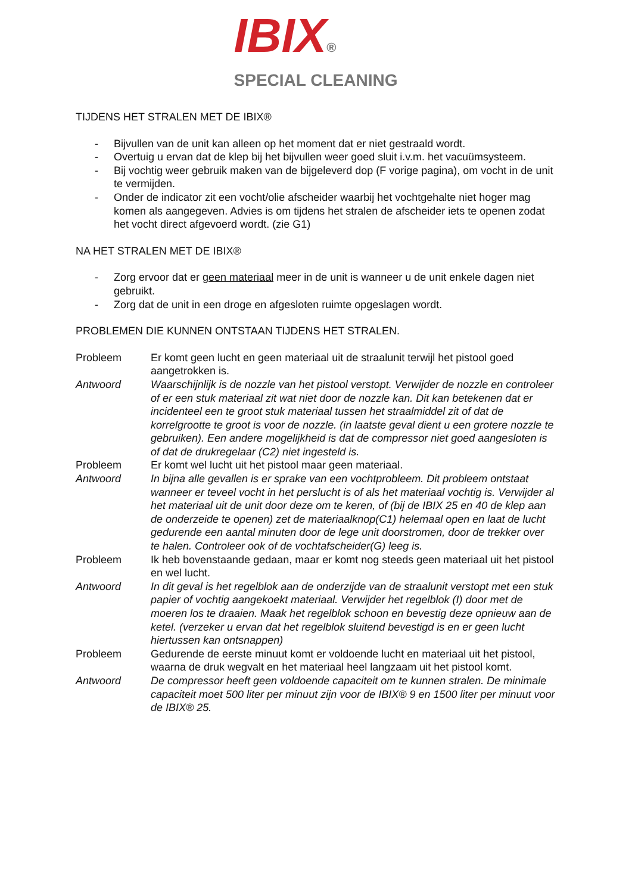IBIX®
SPECIAL CLEANING
TIJDENS HET STRALEN MET DE IBIX®
- Bijvullen van de unit kan alleen op het moment dat er niet gestraald wordt.
- Overtuig u ervan dat de klep bij het bijvullen weer goed sluit i.v.m. het vacuümsysteem.
- Bij vochtig weer gebruik maken van de bijgeleverd dop (F vorige pagina), om vocht in de unit te vermijden.
- Onder de indicator zit een vocht/olie afscheider waarbij het vochtgehalte niet hoger mag komen als aangegeven. Advies is om tijdens het stralen de afscheider iets te openen zodat het vocht direct afgevoerd wordt. (zie G1)
NA HET STRALEN MET DE IBIX®
- Zorg ervoor dat er geen materiaal meer in de unit is wanneer u de unit enkele dagen niet gebruikt.
- Zorg dat de unit in een droge en afgesloten ruimte opgeslagen wordt.
PROBLEMEN DIE KUNNEN ONTSTAAN TIJDENS HET STRALEN.
Probleem Er komt geen lucht en geen materiaal uit de straalunit terwijl het pistool goed aangetrokken is.
Antwoord Waarschijnlijk is de nozzle van het pistool verstopt. Verwijder de nozzle en controleer of er een stuk materiaal zit wat niet door de nozzle kan. Dit kan betekenen dat er incidenteel een te groot stuk materiaal tussen het straalmiddel zit of dat de korrelgrootte te groot is voor de nozzle. (in laatste geval dient u een grotere nozzle te gebruiken). Een andere mogelijkheid is dat de compressor niet goed aangesloten is of dat de drukregelaar (C2) niet ingesteld is.
Probleem Er komt wel lucht uit het pistool maar geen materiaal.
Antwoord In bijna alle gevallen is er sprake van een vochtprobleem. Dit probleem ontstaat wanneer er teveel vocht in het perslucht is of als het materiaal vochtig is. Verwijder al het materiaal uit de unit door deze om te keren, of (bij de IBIX 25 en 40 de klep aan de onderzeide te openen) zet de materiaalknop(C1) helemaal open en laat de lucht gedurende een aantal minuten door de lege unit doorstromen, door de trekker over te halen. Controleer ook of de vochtafscheider(G) leeg is.
Probleem Ik heb bovenstaande gedaan, maar er komt nog steeds geen materiaal uit het pistool en wel lucht.
Antwoord In dit geval is het regelblok aan de onderzijde van de straalunit verstopt met een stuk papier of vochtig aangekoekt materiaal. Verwijder het regelblok (I) door met de moeren los te draaien. Maak het regelblok schoon en bevestig deze opnieuw aan de ketel. (verzeker u ervan dat het regelblok sluitend bevestigd is en er geen lucht hiertussen kan ontsnappen)
Probleem Gedurende de eerste minuut komt er voldoende lucht en materiaal uit het pistool, waarna de druk wegvalt en het materiaal heel langzaam uit het pistool komt.
Antwoord De compressor heeft geen voldoende capaciteit om te kunnen stralen. De minimale capaciteit moet 500 liter per minuut zijn voor de IBIX® 9 en 1500 liter per minuut voor de IBIX® 25.